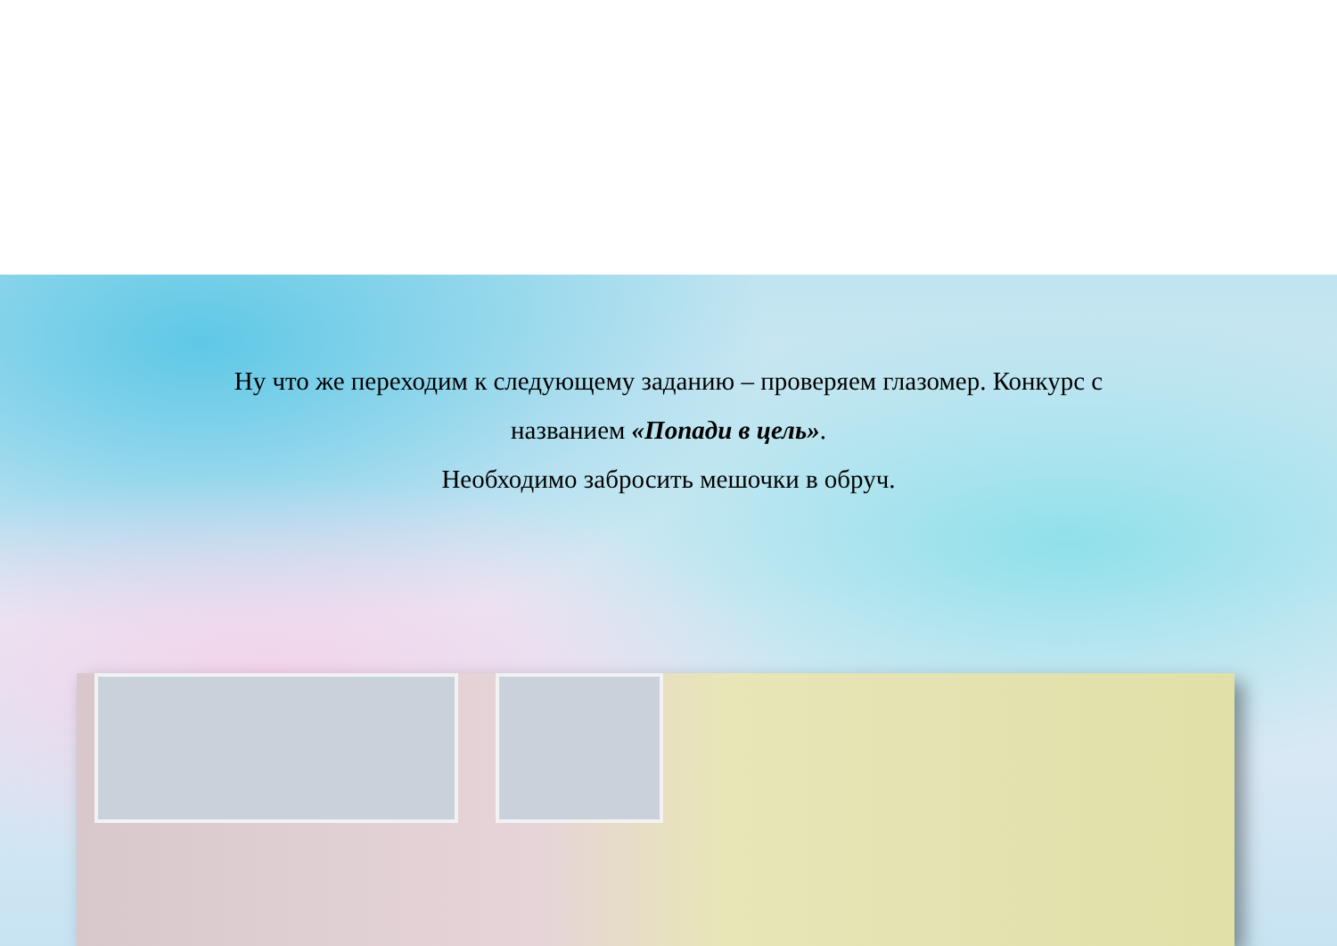Ну что же переходим к следующему заданию – проверяем глазомер. Конкурс с названием «Попади в цель».
Необходимо забросить мешочки в обруч.